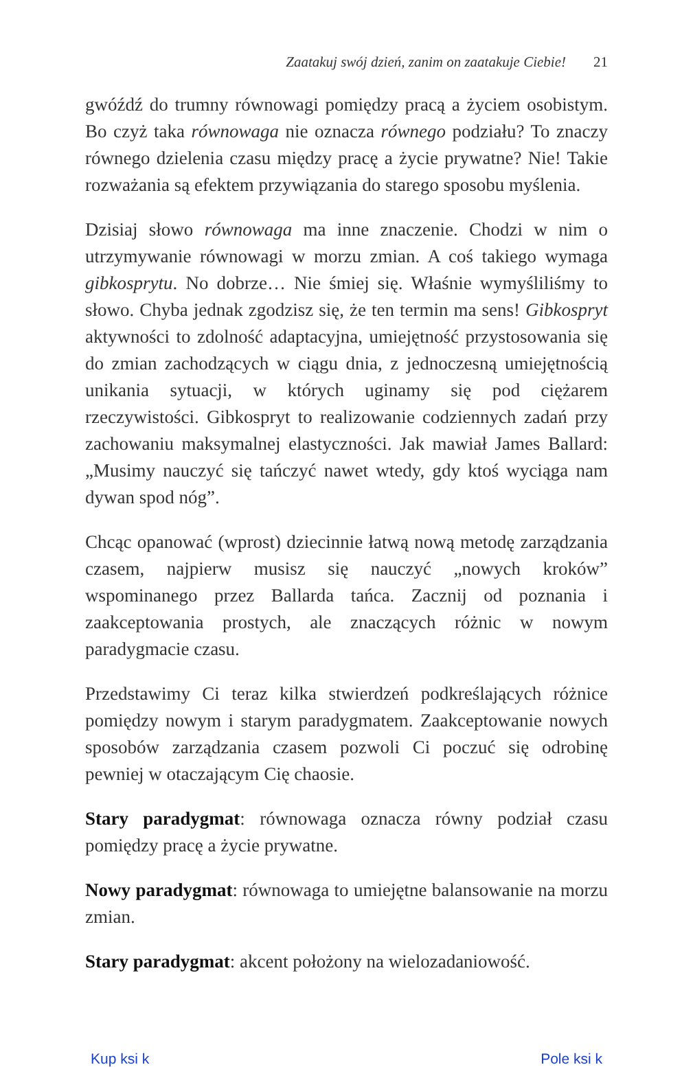Zaatakuj swój dzień, zanim on zaatakuje Ciebie! 21
gwóźdź do trumny równowagi pomiędzy pracą a życiem osobistym. Bo czyż taka równowaga nie oznacza równego podziału? To znaczy równego dzielenia czasu między pracę a życie prywatne? Nie! Takie rozważania są efektem przywiązania do starego sposobu myślenia.
Dzisiaj słowo równowaga ma inne znaczenie. Chodzi w nim o utrzymywanie równowagi w morzu zmian. A coś takiego wymaga gibkosprytu. No dobrze… Nie śmiej się. Właśnie wymyśliliśmy to słowo. Chyba jednak zgodzisz się, że ten termin ma sens! Gibkospryt aktywności to zdolność adaptacyjna, umiejętność przystosowania się do zmian zachodzących w ciągu dnia, z jednoczesną umiejętnością unikania sytuacji, w których uginamy się pod ciężarem rzeczywistości. Gibkospryt to realizowanie codziennych zadań przy zachowaniu maksymalnej elastyczności. Jak mawiał James Ballard: „Musimy nauczyć się tańczyć nawet wtedy, gdy ktoś wyciąga nam dywan spod nóg”.
Chcąc opanować (wprost) dziecinnie łatwą nową metodę zarządzania czasem, najpierw musisz się nauczyć „nowych kroków” wspominanego przez Ballarda tańca. Zacznij od poznania i zaakceptowania prostych, ale znaczących różnic w nowym paradygmacie czasu.
Przedstawimy Ci teraz kilka stwierdzeń podkreślających różnice pomiędzy nowym i starym paradygmatem. Zaakceptowanie nowych sposobów zarządzania czasem pozwoli Ci poczuć się odrobinę pewniej w otaczającym Cię chaosie.
Stary paradygmat: równowaga oznacza równy podział czasu pomiędzy pracę a życie prywatne.
Nowy paradygmat: równowaga to umiejętne balansowanie na morzu zmian.
Stary paradygmat: akcent położony na wielozadaniowość.
Kup ksi k Pole ksi k